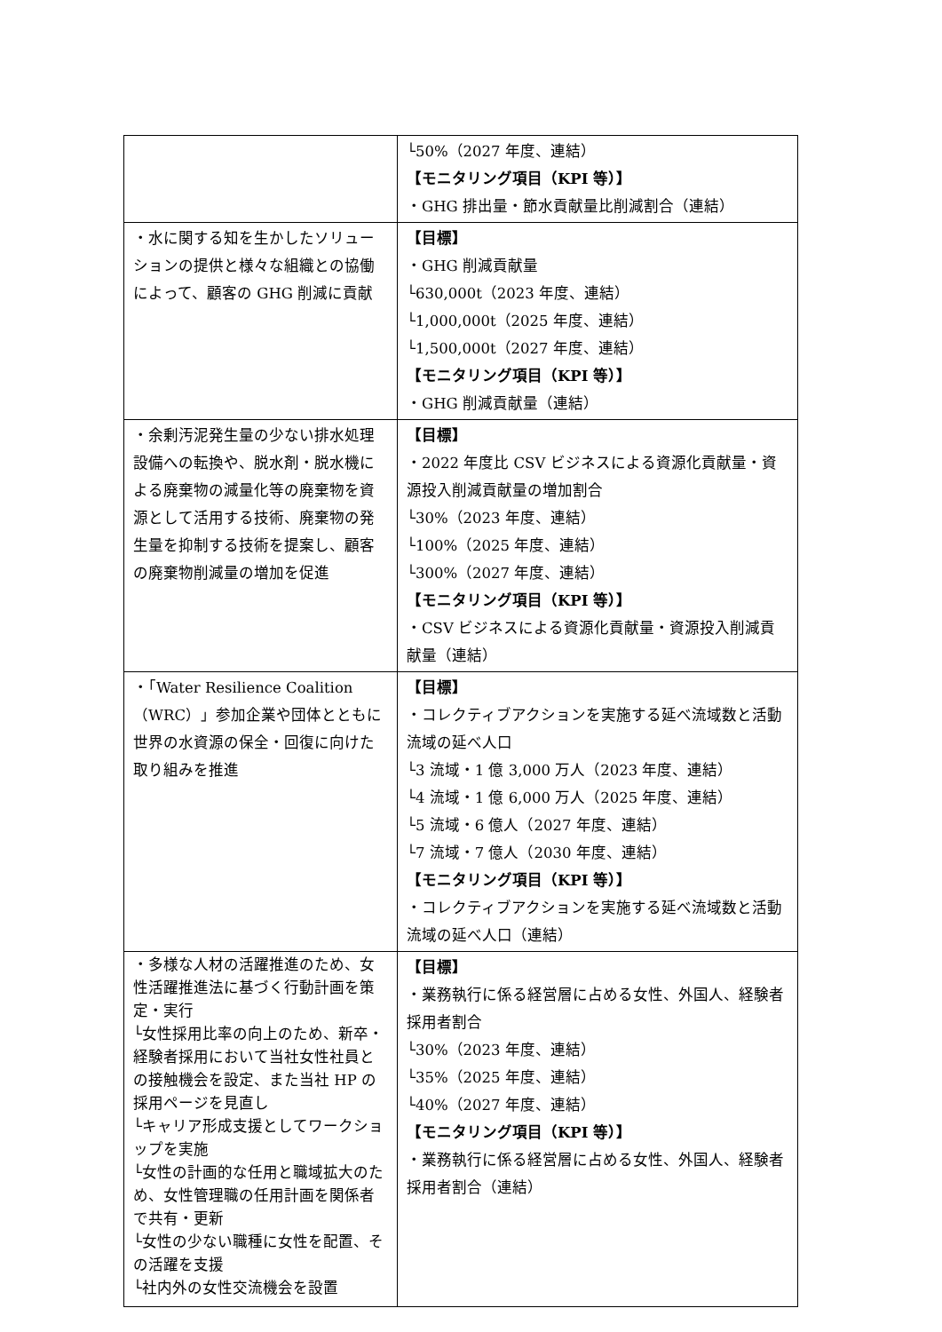| | └50%（2027 年度、連結） 【モニタリング項目（KPI 等）】 ・GHG 排出量・節水貢献量比削減割合（連結） |
| ・水に関する知を生かしたソリューションの提供と様々な組織との協働によって、顧客の GHG 削減に貢献 | 【目標】 ・GHG 削減貢献量 └630,000t（2023 年度、連結） └1,000,000t（2025 年度、連結） └1,500,000t（2027 年度、連結） 【モニタリング項目（KPI 等）】 ・GHG 削減貢献量（連結） |
| ・余剰汚泥発生量の少ない排水処理設備への転換や、脱水剤・脱水機による廃棄物の減量化等の廃棄物を資源として活用する技術、廃棄物の発生量を抑制する技術を提案し、顧客の廃棄物削減量の増加を促進 | 【目標】 ・2022 年度比 CSV ビジネスによる資源化貢献量・資源投入削減貢献量の増加割合 └30%（2023 年度、連結） └100%（2025 年度、連結） └300%（2027 年度、連結） 【モニタリング項目（KPI 等）】 ・CSV ビジネスによる資源化貢献量・資源投入削減貢献量（連結） |
| ・「Water Resilience Coalition（WRC）」参加企業や団体とともに世界の水資源の保全・回復に向けた取り組みを推進 | 【目標】 ・コレクティブアクションを実施する延べ流域数と活動流域の延べ人口 └3 流域・1 億 3,000 万人（2023 年度、連結） └4 流域・1 億 6,000 万人（2025 年度、連結） └5 流域・6 億人（2027 年度、連結） └7 流域・7 億人（2030 年度、連結） 【モニタリング項目（KPI 等）】 ・コレクティブアクションを実施する延べ流域数と活動流域の延べ人口（連結） |
| ・多様な人材の活躍推進のため、女性活躍推進法に基づく行動計画を策定・実行 └女性採用比率の向上のため、新卒・経験者採用において当社女性社員との接触機会を設定、また当社 HP の採用ページを見直し └キャリア形成支援としてワークショップを実施 └女性の計画的な任用と職域拡大のため、女性管理職の任用計画を関係者で共有・更新 └女性の少ない職種に女性を配置、その活躍を支援 └社内外の女性交流機会を設置 | 【目標】 ・業務執行に係る経営層に占める女性、外国人、経験者採用者割合 └30%（2023 年度、連結） └35%（2025 年度、連結） └40%（2027 年度、連結） 【モニタリング項目（KPI 等）】 ・業務執行に係る経営層に占める女性、外国人、経験者採用者割合（連結） |